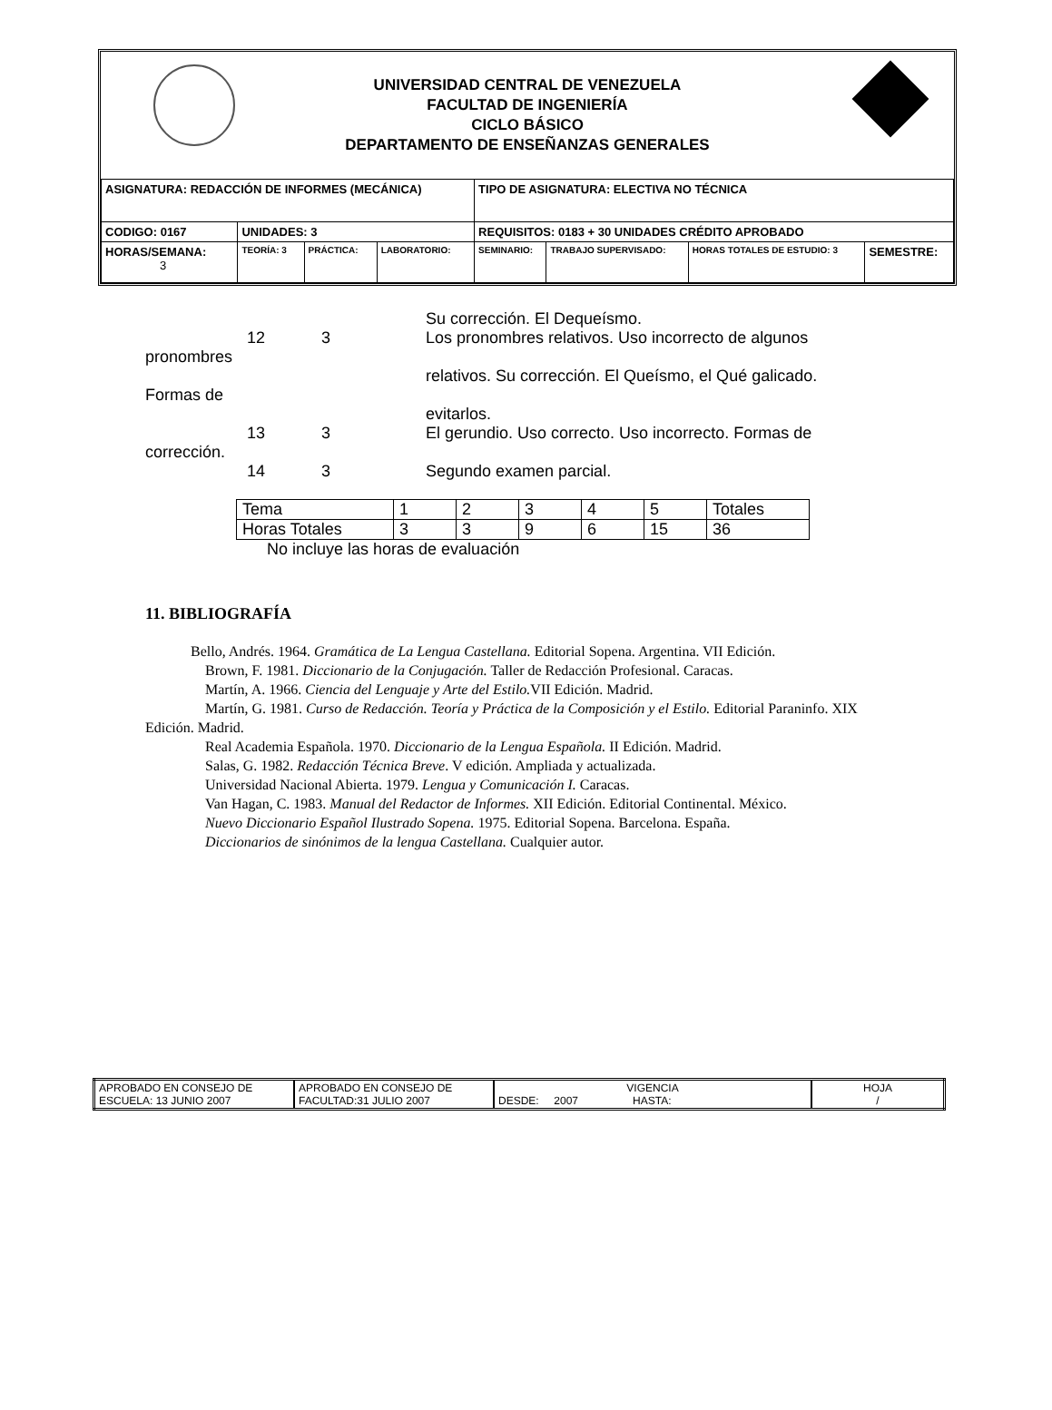UNIVERSIDAD CENTRAL DE VENEZUELA
FACULTAD DE INGENIERÍA
CICLO BÁSICO
DEPARTAMENTO DE ENSEÑANZAS GENERALES
| ASIGNATURA: REDACCIÓN DE INFORMES (MECÁNICA) | | | | TIPO DE ASIGNATURA: ELECTIVA NO TÉCNICA | | | |
| CODIGO: 0167 | UNIDADES: 3 | | | REQUISITOS: 0183 + 30 UNIDADES CRÉDITO APROBADO | | | |
| HORAS/SEMANA: 3 | TEORÍA: 3 | PRÁCTICA: | LABORATORIO: | SEMINARIO: | TRABAJO SUPERVISADO: | HORAS TOTALES DE ESTUDIO: 3 | SEMESTRE: |
Su corrección. El Dequeísmo.
12 3 Los pronombres relativos. Uso incorrecto de algunos
pronombres
relativos. Su corrección. El Queísmo, el Qué galicado.
Formas de
evitarlos.
13 3 El gerundio. Uso correcto. Uso incorrecto. Formas de
corrección.
14 3 Segundo examen parcial.
| Tema | 1 | 2 | 3 | 4 | 5 | Totales |
| Horas Totales | 3 | 3 | 9 | 6 | 15 | 36 |
No incluye las horas de evaluación
11. BIBLIOGRAFÍA
Bello, Andrés. 1964. Gramática de La Lengua Castellana. Editorial Sopena. Argentina. VII Edición.
Brown, F. 1981. Diccionario de la Conjugación. Taller de Redacción Profesional. Caracas.
Martín, A. 1966. Ciencia del Lenguaje y Arte del Estilo. VII Edición. Madrid.
Martín, G. 1981. Curso de Redacción. Teoría y Práctica de la Composición y el Estilo. Editorial Paraninfo. XIX Edición. Madrid.
Real Academia Española. 1970. Diccionario de la Lengua Española. II Edición. Madrid.
Salas, G. 1982. Redacción Técnica Breve. V edición. Ampliada y actualizada.
Universidad Nacional Abierta. 1979. Lengua y Comunicación I. Caracas.
Van Hagan, C. 1983. Manual del Redactor de Informes. XII Edición. Editorial Continental. México.
Nuevo Diccionario Español Ilustrado Sopena. 1975. Editorial Sopena. Barcelona. España.
Diccionarios de sinónimos de la lengua Castellana. Cualquier autor.
| APROBADO EN CONSEJO DE ESCUELA: 13 JUNIO 2007 | APROBADO EN CONSEJO DE FACULTAD:31 JULIO 2007 | VIGENCIA DESDE: 2007 HASTA: | HOJA / |